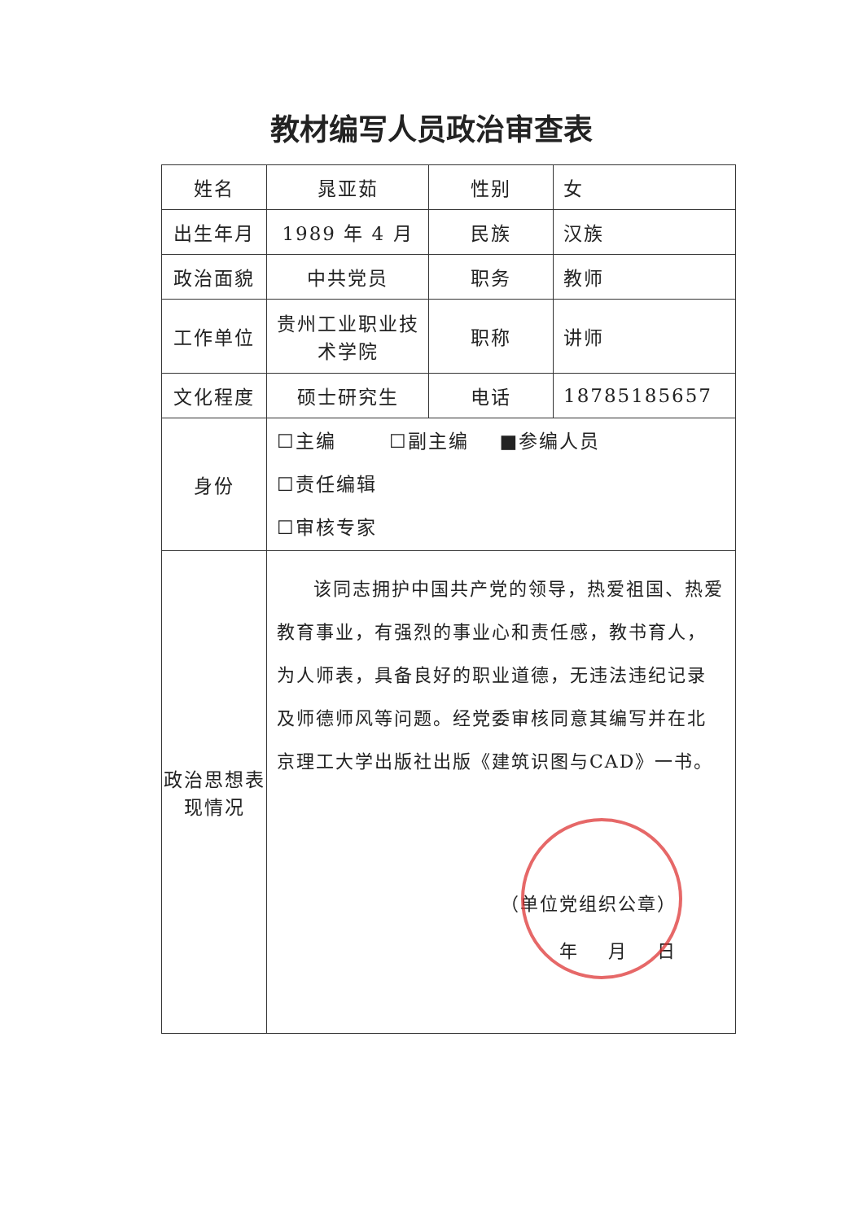教材编写人员政治审查表
| 姓名 | 晁亚茹 | 性别 | 女 |
| 出生年月 | 1989 年 4 月 | 民族 | 汉族 |
| 政治面貌 | 中共党员 | 职务 | 教师 |
| 工作单位 | 贵州工业职业技术学院 | 职称 | 讲师 |
| 文化程度 | 硕士研究生 | 电话 | 18785185657 |
| 身份 | ☐主编 ☐副主编 ■参编人员 ☐责任编辑 ☐审核专家 | | |
| 政治思想表现情况 | 该同志拥护中国共产党的领导，热爱祖国、热爱教育事业，有强烈的事业心和责任感，教书育人，为人师表，具备良好的职业道德，无违法违纪记录及师德师风等问题。经党委审核同意其编写并在北京理工大学出版社出版《建筑识图与CAD》一书。 （单位党组织公章） 年 月 日 | | |